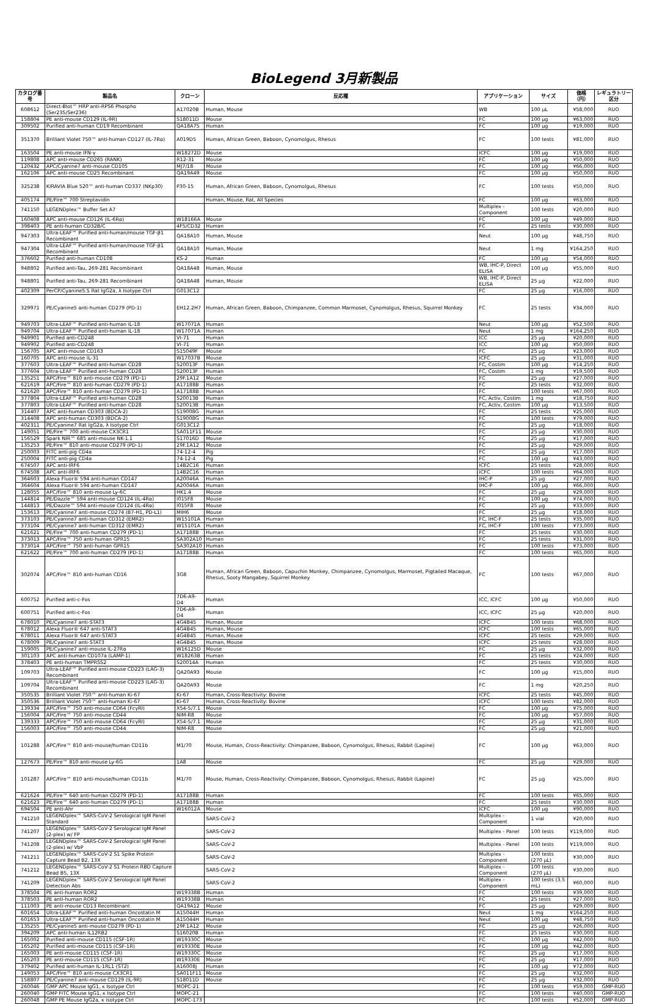BioLegend 3月新製品
| カタログ番号 | 製品名 | クローン | 反応種 | アプリケーション | サイズ | 価格（円） | レギュラトリー区分 |
| --- | --- | --- | --- | --- | --- | --- | --- |
| 608612 | Direct-Blot™ HRP anti-RPS6 Phospho (Ser235/Ser236) | A17020B | Human, Mouse | WB | 100 µL | ¥58,000 | RUO |
| 158804 | PE anti-mouse CD129 (IL-9R) | S18011D | Mouse | FC | 100 µg | ¥63,000 | RUO |
| 309502 | Purified anti-human CD19 Recombinant | QA18A75 | Human | FC | 100 µg | ¥19,000 | RUO |
| 351370 | Brilliant Violet 750™ anti-human CD127 (IL-7Rα) | A019D5 | Human, African Green, Baboon, Cynomolgus, Rhesus | FC | 100 tests | ¥81,000 | RUO |
| 163504 | PE anti-mouse IFN-γ | W18272D | Mouse | ICFC | 100 µg | ¥19,000 | RUO |
| 119808 | APC anti-mouse CD265 (RANK) | R12-31 | Mouse | FC | 100 µg | ¥50,000 | RUO |
| 120432 | APC/Cyanine7 anti-mouse CD105 | MJ7/18 | Mouse | FC | 100 µg | ¥66,000 | RUO |
| 162106 | APC anti-mouse CD25 Recombinant | QA19A49 | Mouse | FC | 100 µg | ¥50,000 | RUO |
| 325238 | KIRAVIA Blue 520™ anti-human CD337 (NKp30) | P30-15 | Human, African Green, Baboon, Cynomolgus, Rhesus | FC | 100 tests | ¥50,000 | RUO |
| 405174 | PE/Fire™ 700 Streptavidin | | Human, Mouse, Rat, All Species | FC | 100 µg | ¥63,000 | RUO |
| 741150 | LEGENDplex™ Buffer Set A7 | | | Multiplex - Component | 100 tests | ¥20,000 | RUO |
| 160408 | APC anti-mouse CD126 (IL-6Rα) | W18166A | Mouse | FC | 100 µg | ¥49,000 | RUO |
| 398403 | PE anti-human CD32B/C | 4F5/CD32 | Human | FC | 25 tests | ¥30,000 | RUO |
| 947303 | Ultra-LEAF™ Purified anti-human/mouse TGF-β1 Recombinant | QA18A10 | Human, Mouse | Neut | 100 µg | ¥48,750 | RUO |
| 947304 | Ultra-LEAF™ Purified anti-human/mouse TGF-β1 Recombinant | QA18A10 | Human, Mouse | Neut | 1 mg | ¥164,250 | RUO |
| 376602 | Purified anti-human CD108 | KS-2 | Human | FC | 100 µg | ¥54,000 | RUO |
| 948802 | Purified anti-Tau, 269-281 Recombinant | QA18A48 | Human, Mouse | WB, IHC-P, Direct ELISA | 100 µg | ¥55,000 | RUO |
| 948801 | Purified anti-Tau, 269-281 Recombinant | QA18A48 | Human, Mouse | WB, IHC-P, Direct ELISA | 25 µg | ¥22,000 | RUO |
| 402309 | PerCP/Cyanine5.5 Rat IgG2a, λ Isotype Ctrl | G013C12 | | FC | 25 µg | ¥16,000 | RUO |
| 329971 | PE/Cyanine5 anti-human CD279 (PD-1) | EH12.2H7 | Human, African Green, Baboon, Chimpanzee, Common Marmoset, Cynomolgus, Rhesus, Squirrel Monkey | FC | 25 tests | ¥34,000 | RUO |
| 949703 | Ultra-LEAF™ Purified anti-human IL-18 | W17071A | Human | Neut | 100 µg | ¥52,500 | RUO |
| 949704 | Ultra-LEAF™ Purified anti-human IL-18 | W17071A | Human | Neut | 1 mg | ¥164,250 | RUO |
| 949901 | Purified anti-CD248 | VI-71 | Human | ICC | 25 µg | ¥20,000 | RUO |
| 949902 | Purified anti-CD248 | VI-71 | Human | ICC | 100 µg | ¥50,000 | RUO |
| 156705 | APC anti-mouse CD163 | S15049F | Mouse | FC | 25 µg | ¥23,000 | RUO |
| 160705 | APC anti-mouse IL-31 | W17037B | Mouse | ICFC | 25 µg | ¥31,000 | RUO |
| 377603 | Ultra-LEAF™ Purified anti-human CD28 | S20013F | Human | FC, Costim | 100 µg | ¥14,250 | RUO |
| 377604 | Ultra-LEAF™ Purified anti-human CD28 | S20013F | Human | FC, Costim | 1 mg | ¥19,500 | RUO |
| 135251 | APC/Fire™ 810 anti-mouse CD279 (PD-1) | 29F.1A12 | Mouse | FC | 25 µg | ¥27,000 | RUO |
| 621619 | APC/Fire™ 810 anti-human CD279 (PD-1) | A17188B | Human | FC | 25 tests | ¥32,000 | RUO |
| 621620 | APC/Fire™ 810 anti-human CD279 (PD-1) | A17188B | Human | FC | 100 tests | ¥67,000 | RUO |
| 377804 | Ultra-LEAF™ Purified anti-human CD28 | S20013B | Human | FC, Activ, Costim | 1 mg | ¥18,750 | RUO |
| 377803 | Ultra-LEAF™ Purified anti-human CD28 | S20013B | Human | FC, Activ, Costim | 100 µg | ¥13,500 | RUO |
| 314407 | APC anti-human CD303 (BDCA-2) | S19008G | Human | FC | 25 tests | ¥25,000 | RUO |
| 314408 | APC anti-human CD303 (BDCA-2) | S19008G | Human | FC | 100 tests | ¥79,000 | RUO |
| 402311 | PE/Cyanine7 Rat IgG2a, λ Isotype Ctrl | G013C12 | | FC | 25 µg | ¥18,000 | RUO |
| 149051 | PE/Fire™ 700 anti-mouse CX3CR1 | SA011F11 | Mouse | FC | 25 µg | ¥30,000 | RUO |
| 156529 | Spark NIR™ 685 anti-mouse NK-1.1 | S17016D | Mouse | FC | 25 µg | ¥17,000 | RUO |
| 135253 | PE/Fire™ 810 anti-mouse CD279 (PD-1) | 29F.1A12 | Mouse | FC | 25 µg | ¥29,000 | RUO |
| 250003 | FITC anti-pig CD4a | 74-12-4 | Pig | FC | 25 µg | ¥17,000 | RUO |
| 250004 | FITC anti-pig CD4a | 74-12-4 | Pig | FC | 100 µg | ¥43,000 | RUO |
| 674507 | APC anti-IRF6 | 14B2C16 | Human | ICFC | 25 tests | ¥28,000 | RUO |
| 674508 | APC anti-IRF6 | 14B2C16 | Human | ICFC | 100 tests | ¥64,000 | RUO |
| 364603 | Alexa Fluor® 594 anti-human CD147 | A20046A | Human | IHC-P | 25 µg | ¥27,000 | RUO |
| 364604 | Alexa Fluor® 594 anti-human CD147 | A20046A | Human | IHC-P | 100 µg | ¥66,000 | RUO |
| 128055 | APC/Fire™ 810 anti-mouse Ly-6C | HK1.4 | Mouse | FC | 25 µg | ¥29,000 | RUO |
| 144814 | PE/Dazzle™ 594 anti-mouse CD124 (IL-4Rα) | I015F8 | Mouse | FC | 100 µg | ¥74,000 | RUO |
| 144813 | PE/Dazzle™ 594 anti-mouse CD124 (IL-4Rα) | I015F8 | Mouse | FC | 25 µg | ¥33,000 | RUO |
| 153613 | PE/Cyanine7 anti-mouse CD274 (B7-H1, PD-L1) | MIH6 | Mouse | FC | 25 µg | ¥18,000 | RUO |
| 373103 | PE/Cyanine7 anti-human CD312 (EMR2) | W15101A | Human | FC, IHC-F | 25 tests | ¥35,000 | RUO |
| 373104 | PE/Cyanine7 anti-human CD312 (EMR2) | W15101A | Human | FC, IHC-F | 100 tests | ¥73,000 | RUO |
| 621621 | PE/Fire™ 700 anti-human CD279 (PD-1) | A17188B | Human | FC | 25 tests | ¥30,000 | RUO |
| 373013 | APC/Fire™ 750 anti-human GPR15 | SA302A10 | Human | FC | 25 tests | ¥31,000 | RUO |
| 373014 | APC/Fire™ 750 anti-human GPR15 | SA302A10 | Human | FC | 100 tests | ¥73,000 | RUO |
| 621622 | PE/Fire™ 700 anti-human CD279 (PD-1) | A17188B | Human | FC | 100 tests | ¥65,000 | RUO |
| 302074 | APC/Fire™ 810 anti-human CD16 | 3G8 | Human, African Green, Baboon, Capuchin Monkey, Chimpanzee, Cynomolgus, Marmoset, Pigtailed Macaque, Rhesus, Sooty Mangabey, Squirrel Monkey | FC | 100 tests | ¥67,000 | RUO |
| 600752 | Purified anti-c-Fos | 7D6-A9-D4 | Human | ICC, ICFC | 100 µg | ¥50,000 | RUO |
| 600751 | Purified anti-c-Fos | 7D6-A9-D4 | Human | ICC, ICFC | 25 µg | ¥20,000 | RUO |
| 678010 | PE/Cyanine7 anti-STAT3 | 4G4B45 | Human, Mouse | ICFC | 100 tests | ¥68,000 | RUO |
| 678012 | Alexa Fluor® 647 anti-STAT3 | 4G4B45 | Human, Mouse | ICFC | 100 tests | ¥65,000 | RUO |
| 678011 | Alexa Fluor® 647 anti-STAT3 | 4G4B45 | Human, Mouse | ICFC | 25 tests | ¥29,000 | RUO |
| 678009 | PE/Cyanine7 anti-STAT3 | 4G4B45 | Human, Mouse | ICFC | 25 tests | ¥28,000 | RUO |
| 159005 | PE/Cyanine7 anti-mouse IL-27Rα | W16125D | Mouse | FC | 25 µg | ¥32,000 | RUO |
| 301103 | APC anti-human CD107a (LAMP-1) | W18263B | Human | FC | 25 tests | ¥24,000 | RUO |
| 378403 | PE anti-human TMPRSS2 | S20014A | Human | FC | 25 tests | ¥30,000 | RUO |
| 109703 | Ultra-LEAF™ Purified anti-mouse CD223 (LAG-3) Recombinant | QA20A93 | Mouse | FC | 100 µg | ¥15,000 | RUO |
| 109704 | Ultra-LEAF™ Purified anti-mouse CD223 (LAG-3) Recombinant | QA20A93 | Mouse | FC | 1 mg | ¥20,250 | RUO |
| 350535 | Brilliant Violet 750™ anti-human Ki-67 | Ki-67 | Human, Cross-Reactivity: Bovine | ICFC | 25 tests | ¥45,000 | RUO |
| 350536 | Brilliant Violet 750™ anti-human Ki-67 | Ki-67 | Human, Cross-Reactivity: Bovine | ICFC | 100 tests | ¥82,000 | RUO |
| 139334 | APC/Fire™ 750 anti-mouse CD64 (FcγRI) | X54-5/7.1 | Mouse | FC | 100 µg | ¥75,000 | RUO |
| 156004 | APC/Fire™ 750 anti-mouse CD44 | NIM-R8 | Mouse | FC | 100 µg | ¥57,000 | RUO |
| 139333 | APC/Fire™ 750 anti-mouse CD64 (FcγRI) | X54-5/7.1 | Mouse | FC | 25 µg | ¥31,000 | RUO |
| 156003 | APC/Fire™ 750 anti-mouse CD44 | NIM-R8 | Mouse | FC | 25 µg | ¥21,000 | RUO |
| 101288 | APC/Fire™ 810 anti-mouse/human CD11b | M1/70 | Mouse, Human, Cross-Reactivity: Chimpanzee, Baboon, Cynomolgus, Rhesus, Rabbit (Lapine) | FC | 100 µg | ¥63,000 | RUO |
| 127673 | PE/Fire™ 810 anti-mouse Ly-6G | 1A8 | Mouse | FC | 25 µg | ¥29,000 | RUO |
| 101287 | APC/Fire™ 810 anti-mouse/human CD11b | M1/70 | Mouse, Human, Cross-Reactivity: Chimpanzee, Baboon, Cynomolgus, Rhesus, Rabbit (Lapine) | FC | 25 µg | ¥25,000 | RUO |
| 621624 | PE/Fire™ 640 anti-human CD279 (PD-1) | A17188B | Human | FC | 100 tests | ¥65,000 | RUO |
| 621623 | PE/Fire™ 640 anti-human CD279 (PD-1) | A17188B | Human | FC | 25 tests | ¥30,000 | RUO |
| 694504 | PE anti-Ahr | W16012A | Mouse | ICFC | 100 µg | ¥90,000 | RUO |
| 741210 | LEGENDplex™ SARS-CoV-2 Serological IgM Panel Standard | | SARS-CoV-2 | Multiplex - Component | 1 vial | ¥20,000 | RUO |
| 741207 | LEGENDplex™ SARS-CoV-2 Serological IgM Panel (2-plex) w/ FP | | SARS-CoV-2 | Multiplex - Panel | 100 tests | ¥119,000 | RUO |
| 741208 | LEGENDplex™ SARS-CoV-2 Serological IgM Panel (2-plex) w/ VbP | | SARS-CoV-2 | Multiplex - Panel | 100 tests | ¥119,000 | RUO |
| 741211 | LEGENDplex™ SARS-CoV-2 S1 Spike Protein Capture Bead B2, 13X | | SARS-CoV-2 | Multiplex - Component | 100 tests (270 µL) | ¥30,000 | RUO |
| 741212 | LEGENDplex™ SARS-CoV-2 S1 Protein RBD Capture Bead B5, 13X | | SARS-CoV-2 | Multiplex - Component | 100 tests (270 µL) | ¥30,000 | RUO |
| 741209 | LEGENDplex™ SARS-CoV-2 Serological IgM Panel Detection Abs | | SARS-CoV-2 | Multiplex - Component | 100 tests (3.5 mL) | ¥60,000 | RUO |
| 378504 | PE anti-human ROR2 | W19338B | Human | FC | 100 tests | ¥39,000 | RUO |
| 378503 | PE anti-human ROR2 | W19338B | Human | FC | 25 tests | ¥27,000 | RUO |
| 111003 | PE anti-mouse CD13 Recombinant | QA19A12 | Mouse | FC | 25 µg | ¥29,000 | RUO |
| 601654 | Ultra-LEAF™ Purified anti-human Oncostatin M | A15044H | Human | Neut | 1 mg | ¥164,250 | RUO |
| 601653 | Ultra-LEAF™ Purified anti-human Oncostatin M | A15044H | Human | Neut | 100 µg | ¥48,750 | RUO |
| 135255 | PE/Cyanine5 anti-mouse CD279 (PD-1) | 29F.1A12 | Mouse | FC | 25 µg | ¥26,000 | RUO |
| 394209 | APC anti-human IL12RB2 | S16020B | Human | FC | 25 tests | ¥30,000 | RUO |
| 165002 | Purified anti-mouse CD115 (CSF-1R) | W19330C | Mouse | FC | 100 µg | ¥42,000 | RUO |
| 165202 | Purified anti-mouse CD115 (CSF-1R) | W19330E | Mouse | FC | 100 µg | ¥42,000 | RUO |
| 165003 | PE anti-mouse CD115 (CSF-1R) | W19330C | Mouse | FC | 25 µg | ¥17,000 | RUO |
| 165203 | PE anti-mouse CD115 (CSF-1R) | W19330E | Mouse | FC | 25 µg | ¥17,000 | RUO |
| 379402 | Purified anti-human IL-1RL1 (ST2) | A16008J | Human | FC | 100 µg | ¥72,000 | RUO |
| 149053 | APC/Fire™ 810 anti-mouse CX3CR1 | SA011F11 | Mouse | FC | 25 µg | ¥32,000 | RUO |
| 158807 | PE/Cyanine7 anti-mouse CD129 (IL-9R) | S18011D | Mouse | FC | 25 µg | ¥32,000 | RUO |
| 260046 | GMP APC Mouse IgG1, κ Isotype Ctrl | MOPC-21 | | FC | 100 tests | ¥59,000 | GMP-RUO |
| 260040 | GMP FITC Mouse IgG1, κ Isotype Ctrl | MOPC-21 | | FC | 100 tests | ¥40,000 | GMP-RUO |
| 260048 | GMP PE Mouse IgG2a, κ isotype Ctrl | MOPC-173 | | FC | 100 tests | ¥52,000 | GMP-RUO |